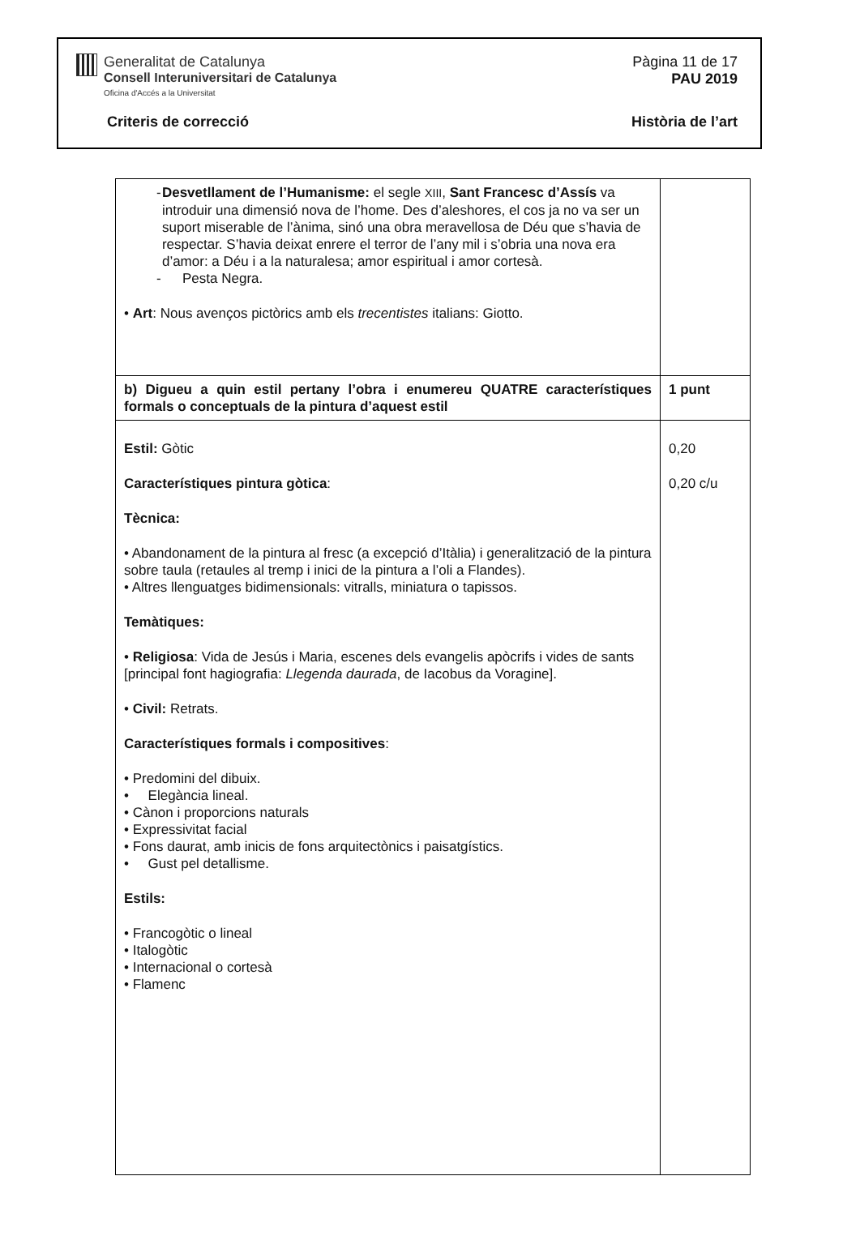Generalitat de Catalunya
Consell Interuniversitari de Catalunya
Oficina d'Accés a la Universitat
Pàgina 11 de 17
PAU 2019
Criteris de correcció Història de l’art
| - Desvetllament de l’Humanisme: el segle XIII , Sant Francesc d’Assís va introduir una dimensió nova de l’home. Des d’aleshores, el cos ja no va ser un suport miserable de l’ànima, sinó una obra meravellosa de Déu que s’havia de respectar. S’havia deixat enrere el terror de l’any mil i s’obria una nova era d’amor: a Déu i a la naturalesa; amor espiritual i amor cortesà. - Pesta Negra. • Art : Nous avenços pictòrics amb els trecentistes italians: Giotto. | |
| b) Digueu a quin estil pertany l’obra i enumereu QUATRE característiques formals o conceptuals de la pintura d’aquest estil | 1 punt |
| Estil: Gòtic Característiques pintura gòtica : Tècnica: • Abandonament de la pintura al fresc (a excepció d’Itàlia) i generalització de la pintura sobre taula (retaules al tremp i inici de la pintura a l’oli a Flandes). • Altres llenguatges bidimensionals: vitralls, miniatura o tapissos. Temàtiques: • Religiosa : Vida de Jesús i Maria, escenes dels evangelis apòcrifs i vides de sants [principal font hagiografia: Llegenda daurada , de Iacobus da Voragine]. • Civil: Retrats. Característiques formals i compositives : • Predomini del dibuix. • Elegància lineal. • Cànon i proporcions naturals • Expressivitat facial • Fons daurat, amb inicis de fons arquitectònics i paisatgístics. • Gust pel detallisme. Estils: • Francogòtic o lineal • Italogòtic • Internacional o cortesà • Flamenc | 0,20 0,20 c/u |